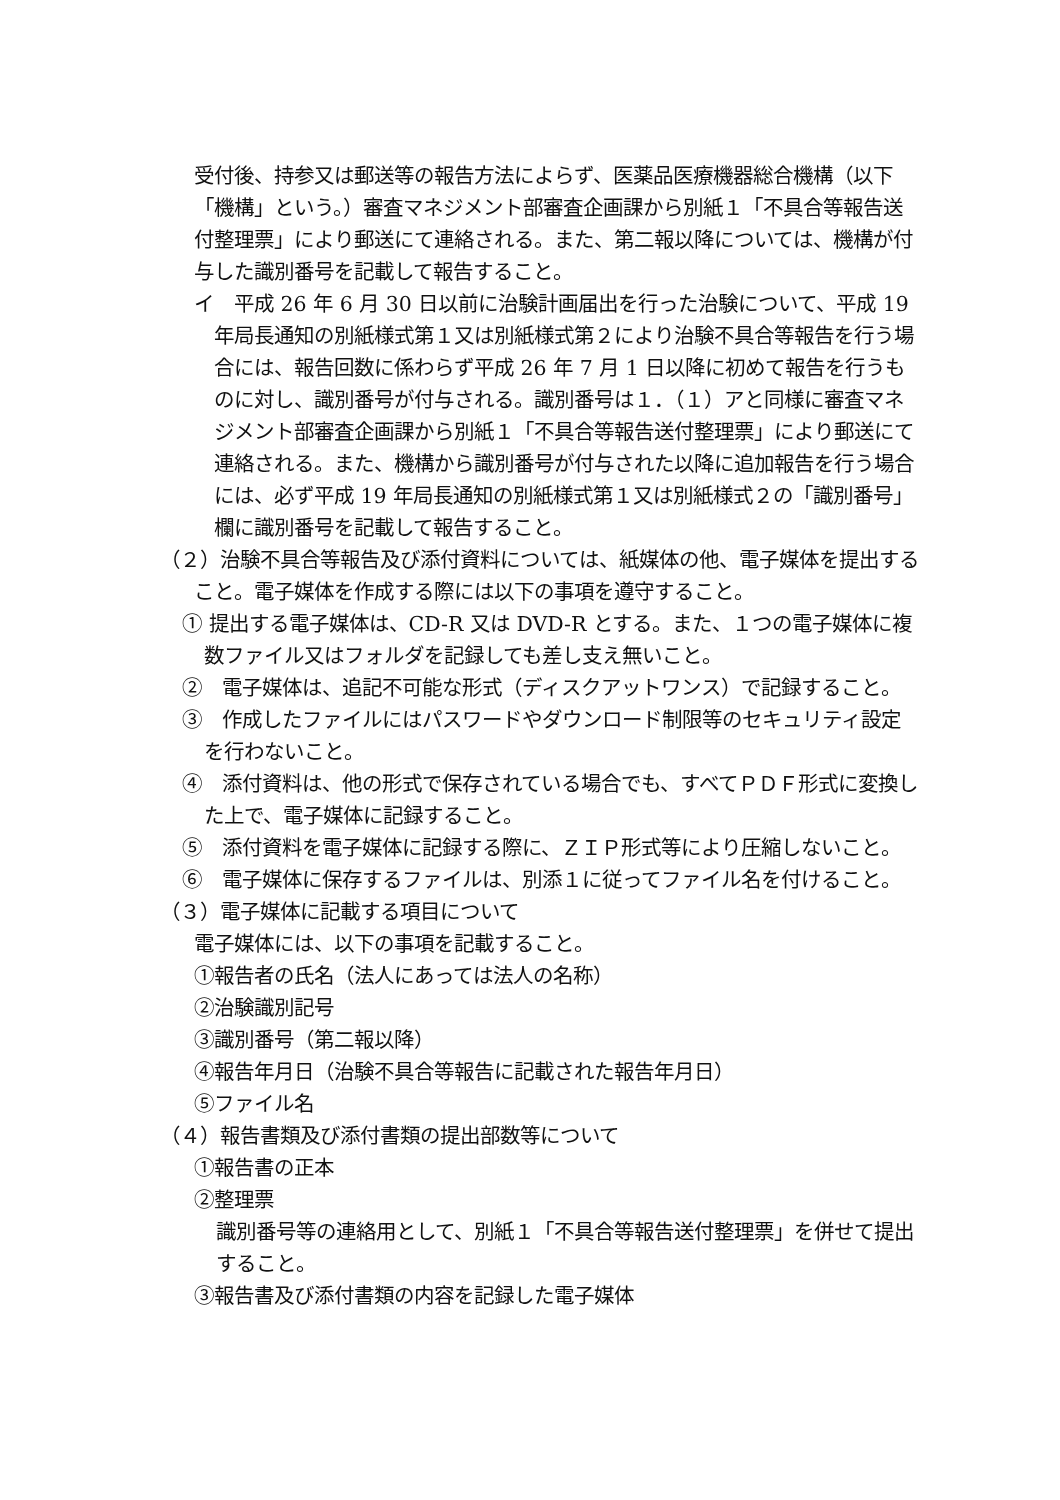受付後、持参又は郵送等の報告方法によらず、医薬品医療機器総合機構（以下「機構」という。）審査マネジメント部審査企画課から別紙１「不具合等報告送付整理票」により郵送にて連絡される。また、第二報以降については、機構が付与した識別番号を記載して報告すること。
イ　平成 26 年 6 月 30 日以前に治験計画届出を行った治験について、平成 19 年局長通知の別紙様式第１又は別紙様式第２により治験不具合等報告を行う場合には、報告回数に係わらず平成 26 年 7 月 1 日以降に初めて報告を行うものに対し、識別番号が付与される。識別番号は１．（１）アと同様に審査マネジメント部審査企画課から別紙１「不具合等報告送付整理票」により郵送にて連絡される。また、機構から識別番号が付与された以降に追加報告を行う場合には、必ず平成 19 年局長通知の別紙様式第１又は別紙様式２の「識別番号」欄に識別番号を記載して報告すること。
（２）治験不具合等報告及び添付資料については、紙媒体の他、電子媒体を提出すること。電子媒体を作成する際には以下の事項を遵守すること。
① 提出する電子媒体は、CD-R 又は DVD-R とする。また、１つの電子媒体に複数ファイル又はフォルダを記録しても差し支え無いこと。
②　電子媒体は、追記不可能な形式（ディスクアットワンス）で記録すること。
③　作成したファイルにはパスワードやダウンロード制限等のセキュリティ設定を行わないこと。
④　添付資料は、他の形式で保存されている場合でも、すべてＰＤＦ形式に変換した上で、電子媒体に記録すること。
⑤　添付資料を電子媒体に記録する際に、ＺＩＰ形式等により圧縮しないこと。
⑥　電子媒体に保存するファイルは、別添１に従ってファイル名を付けること。
（３）電子媒体に記載する項目について
電子媒体には、以下の事項を記載すること。
①報告者の氏名（法人にあっては法人の名称）
②治験識別記号
③識別番号（第二報以降）
④報告年月日（治験不具合等報告に記載された報告年月日）
⑤ファイル名
（４）報告書類及び添付書類の提出部数等について
①報告書の正本
②整理票
識別番号等の連絡用として、別紙１「不具合等報告送付整理票」を併せて提出すること。
③報告書及び添付書類の内容を記録した電子媒体